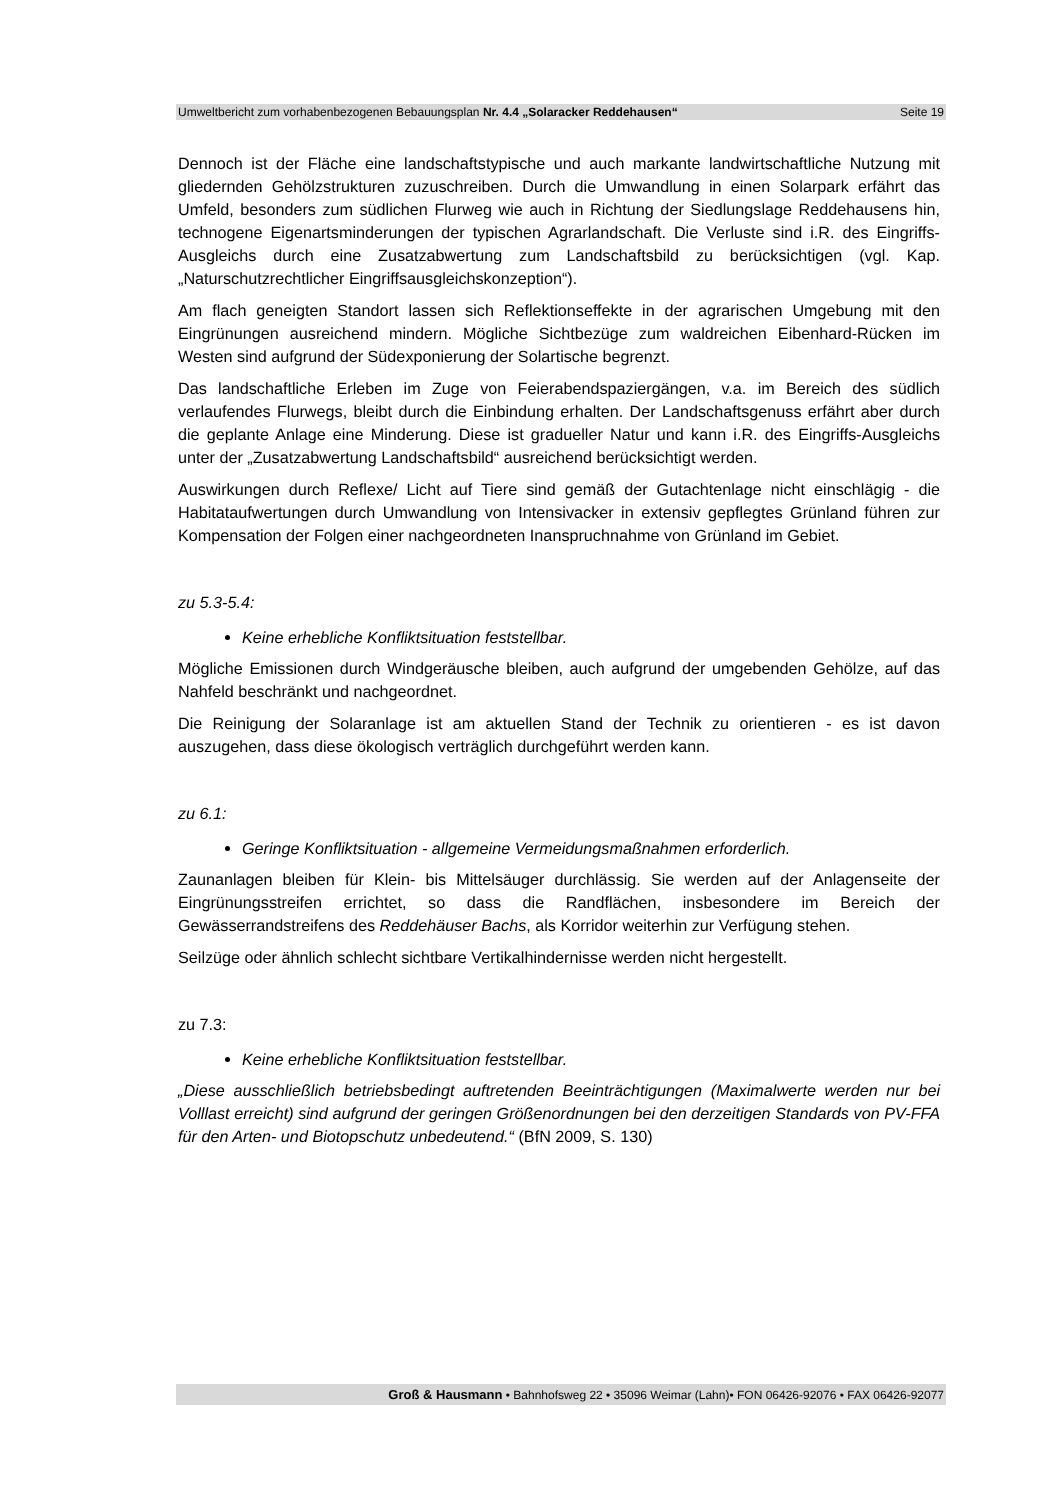Umweltbericht zum vorhabenbezogenen Bebauungsplan Nr. 4.4 „Solaracker Reddehausen“Seite 19
Dennoch ist der Fläche eine landschaftstypische und auch markante landwirtschaftliche Nutzung mit gliedernden Gehölzstrukturen zuzuschreiben. Durch die Umwandlung in einen Solarpark erfährt das Umfeld, besonders zum südlichen Flurweg wie auch in Richtung der Siedlungslage Reddehausens hin, technogene Eigenartsminderungen der typischen Agrarlandschaft. Die Verluste sind i.R. des Eingriffs-Ausgleichs durch eine Zusatzabwertung zum Landschaftsbild zu berücksichtigen (vgl. Kap. „Naturschutzrechtlicher Eingriffsausgleichskonzeption“).
Am flach geneigten Standort lassen sich Reflektionseffekte in der agrarischen Umgebung mit den Eingrünungen ausreichend mindern. Mögliche Sichtbezüge zum waldreichen Eibenhard-Rücken im Westen sind aufgrund der Südexponierung der Solartische begrenzt.
Das landschaftliche Erleben im Zuge von Feierabendspaziergängen, v.a. im Bereich des südlich verlaufendes Flurwegs, bleibt durch die Einbindung erhalten. Der Landschaftsgenuss erfährt aber durch die geplante Anlage eine Minderung. Diese ist gradueller Natur und kann i.R. des Eingriffs-Ausgleichs unter der „Zusatzabwertung Landschaftsbild“ ausreichend berücksichtigt werden.
Auswirkungen durch Reflexe/ Licht auf Tiere sind gemäß der Gutachtenlage nicht einschlägig - die Habitataufwertungen durch Umwandlung von Intensivacker in extensiv gepflegtes Grünland führen zur Kompensation der Folgen einer nachgeordneten Inanspruchnahme von Grünland im Gebiet.
zu 5.3-5.4:
Keine erhebliche Konfliktsituation feststellbar.
Mögliche Emissionen durch Windgeräusche bleiben, auch aufgrund der umgebenden Gehölze, auf das Nahfeld beschränkt und nachgeordnet.
Die Reinigung der Solaranlage ist am aktuellen Stand der Technik zu orientieren - es ist davon auszugehen, dass diese ökologisch verträglich durchgeführt werden kann.
zu 6.1:
Geringe Konfliktsituation - allgemeine Vermeidungsmaßnahmen erforderlich.
Zaunanlagen bleiben für Klein- bis Mittelsäuger durchlässig. Sie werden auf der Anlagenseite der Eingrünungsstreifen errichtet, so dass die Randflächen, insbesondere im Bereich der Gewässerrandstreifens des Reddehäuser Bachs, als Korridor weiterhin zur Verfügung stehen.
Seilzüge oder ähnlich schlecht sichtbare Vertikalhindernisse werden nicht hergestellt.
zu 7.3:
Keine erhebliche Konfliktsituation feststellbar.
„Diese ausschließlich betriebsbedingt auftretenden Beeinträchtigungen (Maximalwerte werden nur bei Volllast erreicht) sind aufgrund der geringen Größenordnungen bei den derzeitigen Standards von PV-FFA für den Arten- und Biotopschutz unbedeutend.“ (BfN 2009, S. 130)
Groß & Hausmann • Bahnhofsweg 22 • 35096 Weimar (Lahn)• FON 06426-92076 • FAX 06426-92077